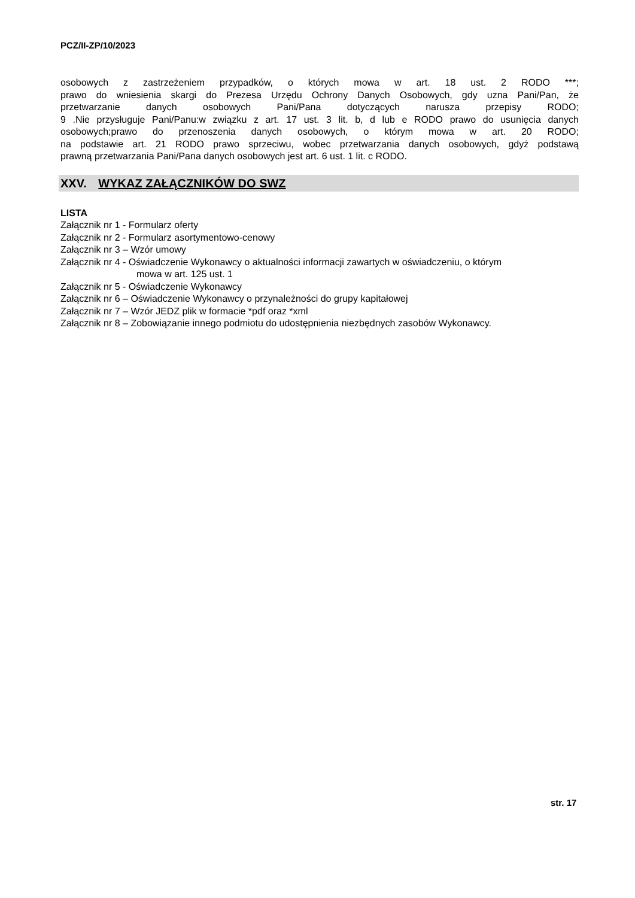PCZ/II-ZP/10/2023
osobowych z zastrzeżeniem przypadków, o których mowa w art. 18 ust. 2 RODO ***;
prawo do wniesienia skargi do Prezesa Urzędu Ochrony Danych Osobowych, gdy uzna Pani/Pan, że
przetwarzanie danych osobowych Pani/Pana dotyczących narusza przepisy RODO;
9 .Nie przysługuje Pani/Panu:w związku z art. 17 ust. 3 lit. b, d lub e RODO prawo do usunięcia danych
osobowych;prawo do przenoszenia danych osobowych, o którym mowa w art. 20 RODO;
na podstawie art. 21 RODO prawo sprzeciwu, wobec przetwarzania danych osobowych, gdyż podstawą
prawną przetwarzania Pani/Pana danych osobowych jest art. 6 ust. 1 lit. c RODO.
XXV. WYKAZ ZAŁĄCZNIKÓW DO SWZ
LISTA
Załącznik nr 1 - Formularz oferty
Załącznik nr 2 - Formularz asortymentowo-cenowy
Załącznik nr 3 – Wzór umowy
Załącznik nr 4 - Oświadczenie Wykonawcy o aktualności informacji zawartych w oświadczeniu, o którym
mowa w art. 125 ust. 1
Załącznik nr 5 - Oświadczenie Wykonawcy
Załącznik nr 6 – Oświadczenie Wykonawcy o przynależności do grupy kapitałowej
Załącznik nr 7 – Wzór JEDZ plik w formacie *pdf oraz *xml
Załącznik nr 8 – Zobowiązanie innego podmiotu do udostępnienia niezbędnych zasobów Wykonawcy.
str. 17